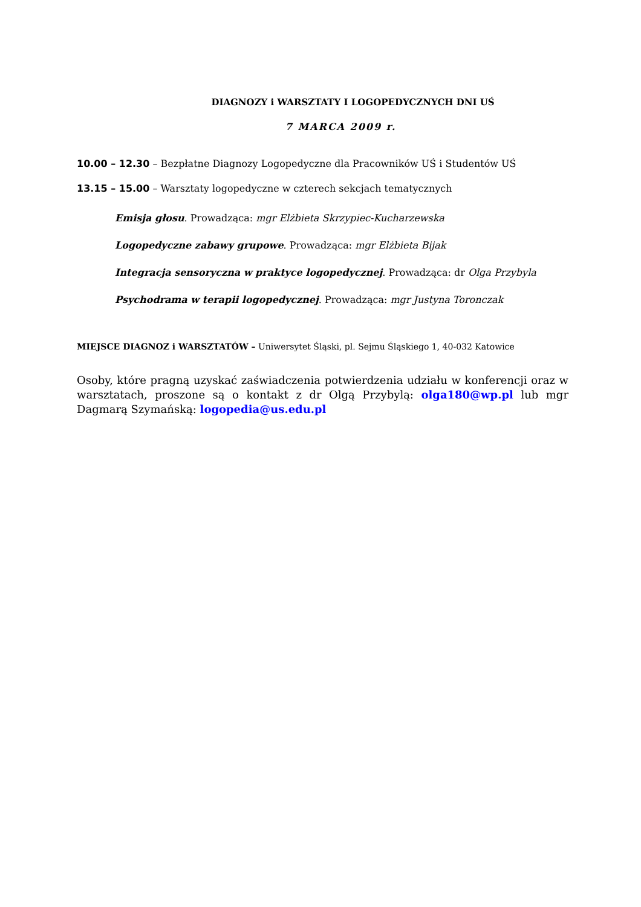DIAGNOZY i WARSZTATY I LOGOPEDYCZNYCH DNI UŚ
7 MARCA 2009 r.
10.00 – 12.30 – Bezpłatne Diagnozy Logopedyczne dla Pracowników UŚ i Studentów UŚ
13.15 – 15.00 – Warsztaty logopedyczne w czterech sekcjach tematycznych
Emisja głosu. Prowadząca: mgr Elżbieta Skrzypiec-Kucharzewska
Logopedyczne zabawy grupowe. Prowadząca: mgr Elżbieta Bijak
Integracja sensoryczna w praktyce logopedycznej. Prowadząca: dr Olga Przybyla
Psychodrama w terapii logopedycznej. Prowadząca: mgr Justyna Toronczak
MIEJSCE DIAGNOZ i WARSZTATÓW – Uniwersytet Śląski, pl. Sejmu Śląskiego 1, 40-032 Katowice
Osoby, które pragną uzyskać zaświadczenia potwierdzenia udziału w konferencji oraz w warsztatach, proszone są o kontakt z dr Olgą Przybylą: olga180@wp.pl lub mgr Dagmarą Szymańską: logopedia@us.edu.pl